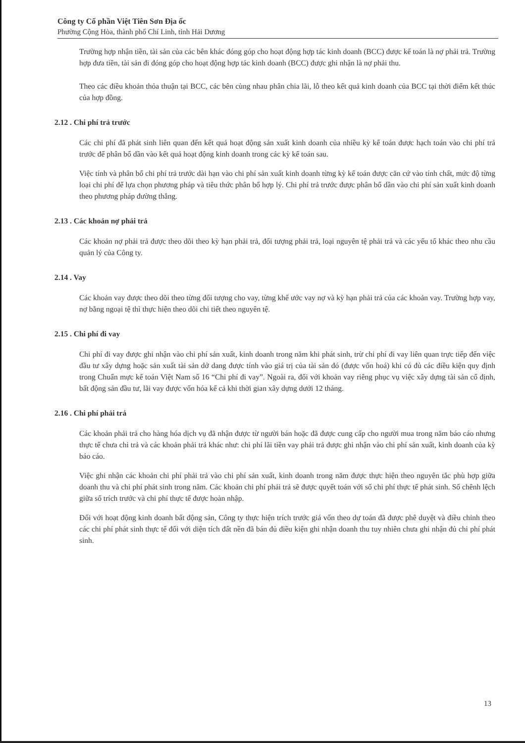Công ty Cổ phần Việt Tiên Sơn Địa ốc
Phường Cộng Hòa, thành phố Chí Linh, tỉnh Hải Dương
Trường hợp nhận tiền, tài sản của các bên khác đóng góp cho hoạt động hợp tác kinh doanh (BCC) được kế toán là nợ phải trả. Trường hợp đưa tiền, tài sản đi đóng góp cho hoạt động hợp tác kinh doanh (BCC) được ghi nhận là nợ phải thu.
Theo các điều khoản thỏa thuận tại BCC, các bên cùng nhau phân chia lãi, lỗ theo kết quả kinh doanh của BCC tại thời điểm kết thúc của hợp đồng.
2.12 . Chi phí trả trước
Các chi phí đã phát sinh liên quan đến kết quả hoạt động sản xuất kinh doanh của nhiều kỳ kế toán được hạch toán vào chi phí trả trước để phân bổ dần vào kết quả hoạt động kinh doanh trong các kỳ kế toán sau.
Việc tính và phân bổ chi phí trả trước dài hạn vào chi phí sản xuất kinh doanh từng kỳ kế toán được căn cứ vào tính chất, mức độ từng loại chi phí để lựa chọn phương pháp và tiêu thức phân bổ hợp lý. Chi phí trả trước được phân bổ dần vào chi phí sản xuất kinh doanh theo phương pháp đường thẳng.
2.13 . Các khoản nợ phải trả
Các khoản nợ phải trả được theo dõi theo kỳ hạn phải trả, đối tượng phải trả, loại nguyên tệ phải trả và các yếu tố khác theo nhu cầu quản lý của Công ty.
2.14 . Vay
Các khoản vay được theo dõi theo từng đối tượng cho vay, từng khế ước vay nợ và kỳ hạn phải trả của các khoản vay. Trường hợp vay, nợ bằng ngoại tệ thì thực hiện theo dõi chi tiết theo nguyên tệ.
2.15 . Chi phí đi vay
Chi phí đi vay được ghi nhận vào chi phí sản xuất, kinh doanh trong năm khi phát sinh, trừ chi phí đi vay liên quan trực tiếp đến việc đầu tư xây dựng hoặc sản xuất tài sản dở dang được tính vào giá trị của tài sản đó (được vốn hoá) khi có đủ các điều kiện quy định trong Chuẩn mực kế toán Việt Nam số 16 “Chi phí đi vay”. Ngoài ra, đối với khoản vay riêng phục vụ việc xây dựng tài sản cố định, bất động sản đầu tư, lãi vay được vốn hóa kể cả khi thời gian xây dựng dưới 12 tháng.
2.16 . Chi phí phải trả
Các khoản phải trả cho hàng hóa dịch vụ đã nhận được từ người bán hoặc đã được cung cấp cho người mua trong năm báo cáo nhưng thực tế chưa chi trả và các khoản phải trả khác như: chi phí lãi tiền vay phải trả được ghi nhận vào chi phí sản xuất, kinh doanh của kỳ báo cáo.
Việc ghi nhận các khoản chi phí phải trả vào chi phí sản xuất, kinh doanh trong năm được thực hiện theo nguyên tắc phù hợp giữa doanh thu và chi phí phát sinh trong năm. Các khoản chi phí phải trả sẽ được quyết toán với số chi phí thực tế phát sinh. Số chênh lệch giữa số trích trước và chi phí thực tế được hoàn nhập.
Đối với hoạt động kinh doanh bất động sản, Công ty thực hiện trích trước giá vốn theo dự toán đã được phê duyệt và điều chỉnh theo các chi phí phát sinh thực tế đối với diện tích đất nền đã bán đủ điều kiện ghi nhận doanh thu tuy nhiên chưa ghi nhận đủ chi phí phát sinh.
13